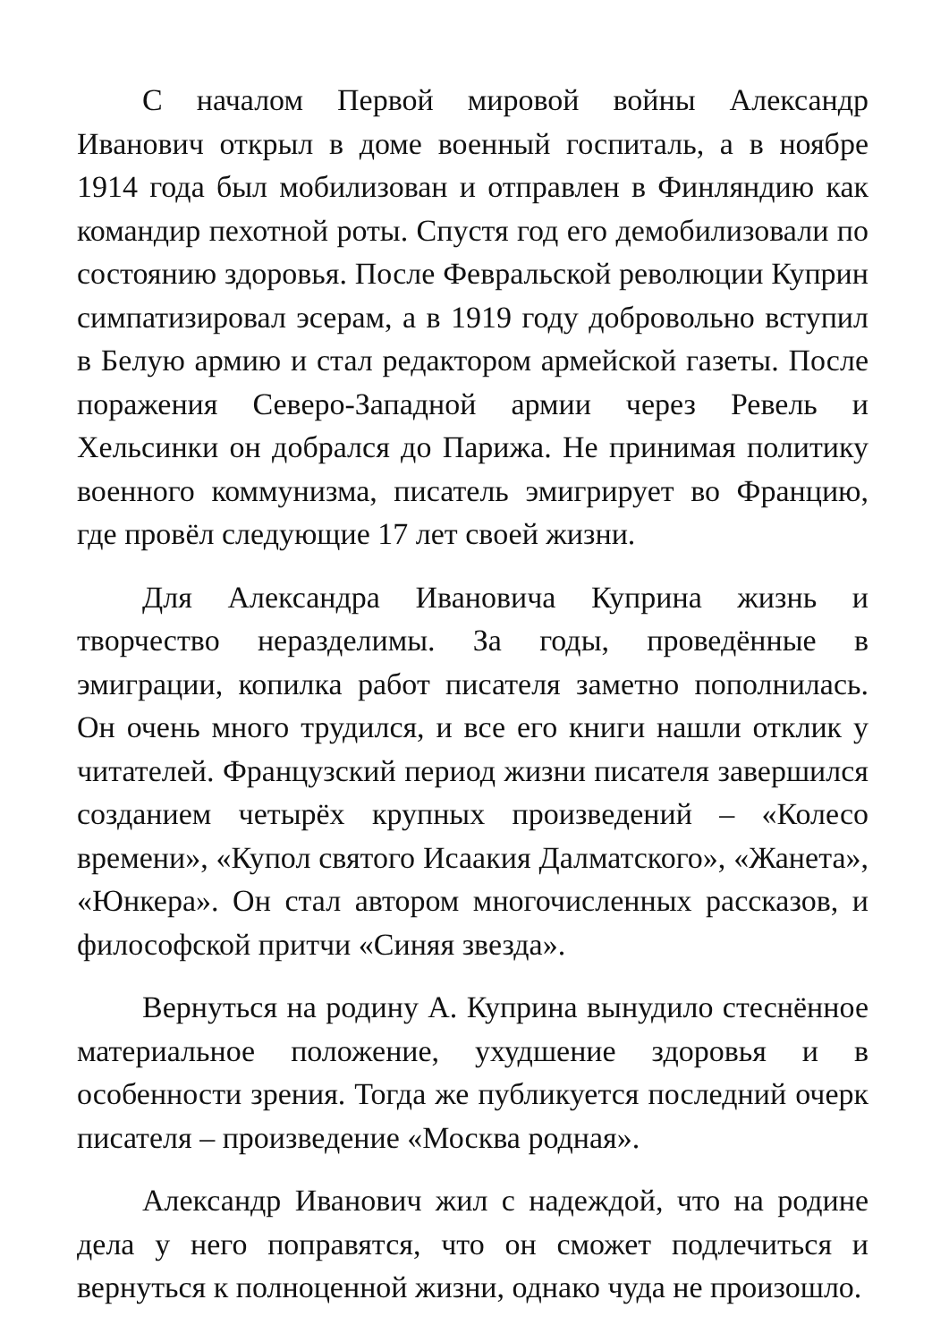С началом Первой мировой войны Александр Иванович открыл в доме военный госпиталь, а в ноябре 1914 года был мобилизован и отправлен в Финляндию как командир пехотной роты. Спустя год его демобилизовали по состоянию здоровья. После Февральской революции Куприн симпатизировал эсерам, а в 1919 году добровольно вступил в Белую армию и стал редактором армейской газеты. После поражения Северо-Западной армии через Ревель и Хельсинки он добрался до Парижа. Не принимая политику военного коммунизма, писатель эмигрирует во Францию, где провёл следующие 17 лет своей жизни.
Для Александра Ивановича Куприна жизнь и творчество неразделимы. За годы, проведённые в эмиграции, копилка работ писателя заметно пополнилась. Он очень много трудился, и все его книги нашли отклик у читателей. Французский период жизни писателя завершился созданием четырёх крупных произведений – «Колесо времени», «Купол святого Исаакия Далматского», «Жанета», «Юнкера». Он стал автором многочисленных рассказов, и философской притчи «Синяя звезда».
Вернуться на родину А. Куприна вынудило стеснённое материальное положение, ухудшение здоровья и в особенности зрения. Тогда же публикуется последний очерк писателя – произведение «Москва родная».
Александр Иванович жил с надеждой, что на родине дела у него поправятся, что он сможет подлечиться и вернуться к полноценной жизни, однако чуда не произошло.